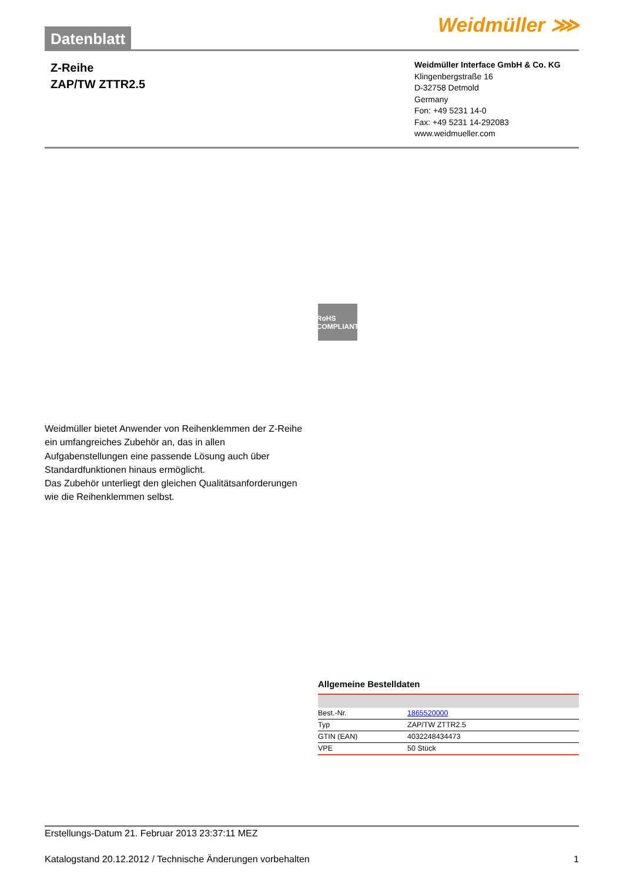Datenblatt
Weidmüller ⋙
Z-Reihe
ZAP/TW ZTTR2.5
Weidmüller Interface GmbH & Co. KG
Klingenbergstraße 16
D-32758 Detmold
Germany
Fon: +49 5231 14-0
Fax: +49 5231 14-292083
www.weidmueller.com
RoHS COMPLIANT
Weidmüller bietet Anwender von Reihenklemmen der Z-Reihe ein umfangreiches Zubehör an, das in allen Aufgabenstellungen eine passende Lösung auch über Standardfunktionen hinaus ermöglicht.
Das Zubehör unterliegt den gleichen Qualitätsanforderungen wie die Reihenklemmen selbst.
Allgemeine Bestelldaten
| Best.-Nr. | 1865520000 |
| Typ | ZAP/TW ZTTR2.5 |
| GTIN (EAN) | 4032248434473 |
| VPE | 50 Stück |
Erstellungs-Datum 21. Februar 2013 23:37:11 MEZ
Katalogstand 20.12.2012 / Technische Änderungen vorbehalten 1